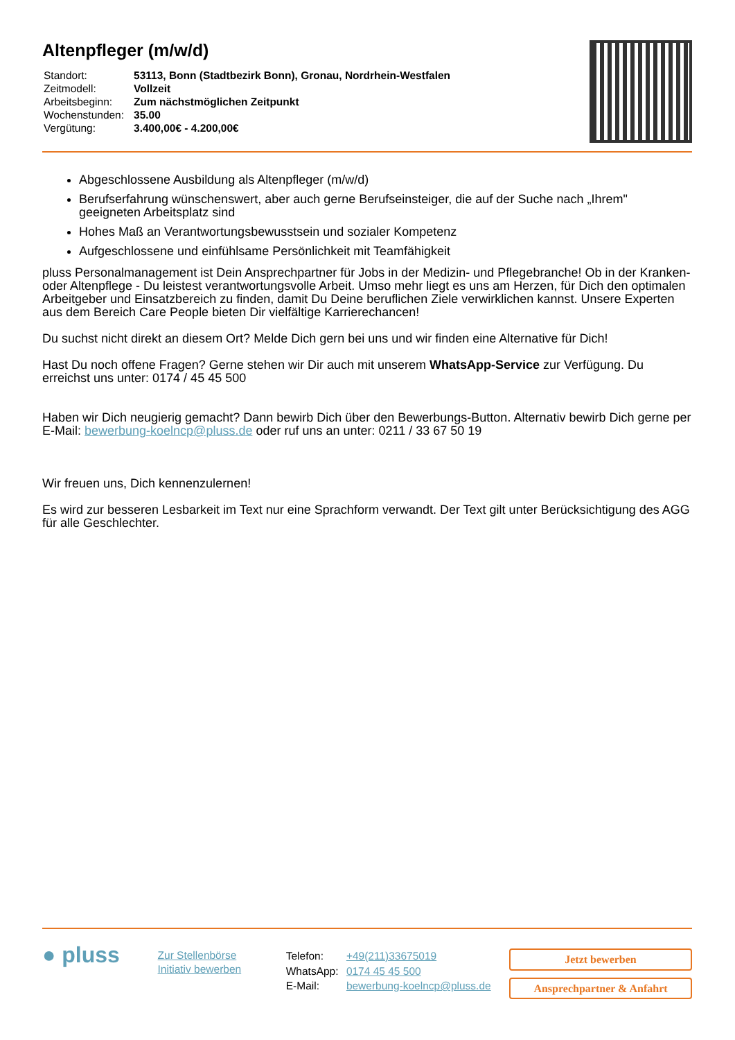Altenpfleger (m/w/d)
| Standort: | 53113, Bonn (Stadtbezirk Bonn), Gronau, Nordrhein-Westfalen |
| Zeitmodell: | Vollzeit |
| Arbeitsbeginn: | Zum nächstmöglichen Zeitpunkt |
| Wochenstunden: | 35.00 |
| Vergütung: | 3.400,00€ - 4.200,00€ |
Abgeschlossene Ausbildung als Altenpfleger (m/w/d)
Berufserfahrung wünschenswert, aber auch gerne Berufseinsteiger, die auf der Suche nach „Ihrem" geeigneten Arbeitsplatz sind
Hohes Maß an Verantwortungsbewusstsein und sozialer Kompetenz
Aufgeschlossene und einfühlsame Persönlichkeit mit Teamfähigkeit
pluss Personalmanagement ist Dein Ansprechpartner für Jobs in der Medizin- und Pflegebranche! Ob in der Kranken- oder Altenpflege - Du leistest verantwortungsvolle Arbeit. Umso mehr liegt es uns am Herzen, für Dich den optimalen Arbeitgeber und Einsatzbereich zu finden, damit Du Deine beruflichen Ziele verwirklichen kannst. Unsere Experten aus dem Bereich Care People bieten Dir vielfältige Karrierechancen!
Du suchst nicht direkt an diesem Ort? Melde Dich gern bei uns und wir finden eine Alternative für Dich!
Hast Du noch offene Fragen? Gerne stehen wir Dir auch mit unserem WhatsApp-Service zur Verfügung. Du erreichst uns unter: 0174 / 45 45 500
Haben wir Dich neugierig gemacht? Dann bewirb Dich über den Bewerbungs-Button. Alternativ bewirb Dich gerne per E-Mail: bewerbung-koelncp@pluss.de oder ruf uns an unter: 0211 / 33 67 50 19
Wir freuen uns, Dich kennenzulernen!
Es wird zur besseren Lesbarkeit im Text nur eine Sprachform verwandt. Der Text gilt unter Berücksichtigung des AGG für alle Geschlechter.
● pluss
Zur Stellenbörse
Initiativ bewerben
| Telefon: | +49(211)33675019 |
| WhatsApp: | 0174 45 45 500 |
| E-Mail: | bewerbung-koelncp@pluss.de |
Jetzt bewerben
Ansprechpartner & Anfahrt